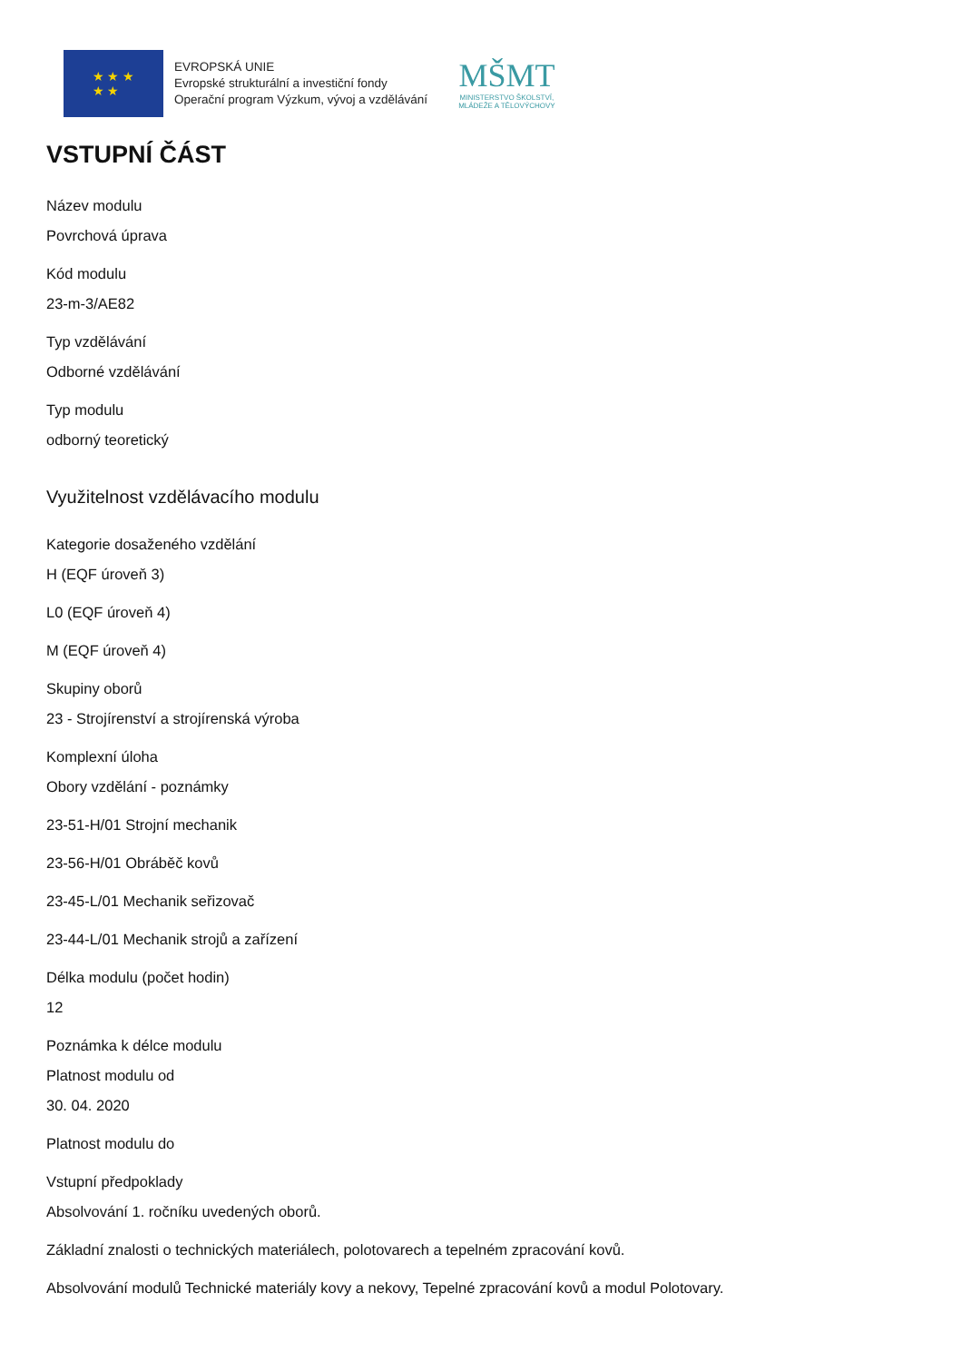★ ★ ★
★ ★
EVROPSKÁ UNIE
Evropské strukturální a investiční fondy
Operační program Výzkum, vývoj a vzdělávání
MŠMT
MINISTERSTVO ŠKOLSTVÍ,
MLÁDEŽE A TĚLOVÝCHOVY
VSTUPNÍ ČÁST
Název modulu
Povrchová úprava
Kód modulu
23-m-3/AE82
Typ vzdělávání
Odborné vzdělávání
Typ modulu
odborný teoretický
Využitelnost vzdělávacího modulu
Kategorie dosaženého vzdělání
H (EQF úroveň 3)
L0 (EQF úroveň 4)
M (EQF úroveň 4)
Skupiny oborů
23 - Strojírenství a strojírenská výroba
Komplexní úloha
Obory vzdělání - poznámky
23-51-H/01 Strojní mechanik
23-56-H/01 Obráběč kovů
23-45-L/01 Mechanik seřizovač
23-44-L/01 Mechanik strojů a zařízení
Délka modulu (počet hodin)
12
Poznámka k délce modulu
Platnost modulu od
30. 04. 2020
Platnost modulu do
Vstupní předpoklady
Absolvování 1. ročníku uvedených oborů.
Základní znalosti o technických materiálech, polotovarech a tepelném zpracování kovů.
Absolvování modulů Technické materiály kovy a nekovy, Tepelné zpracování kovů a modul Polotovary.